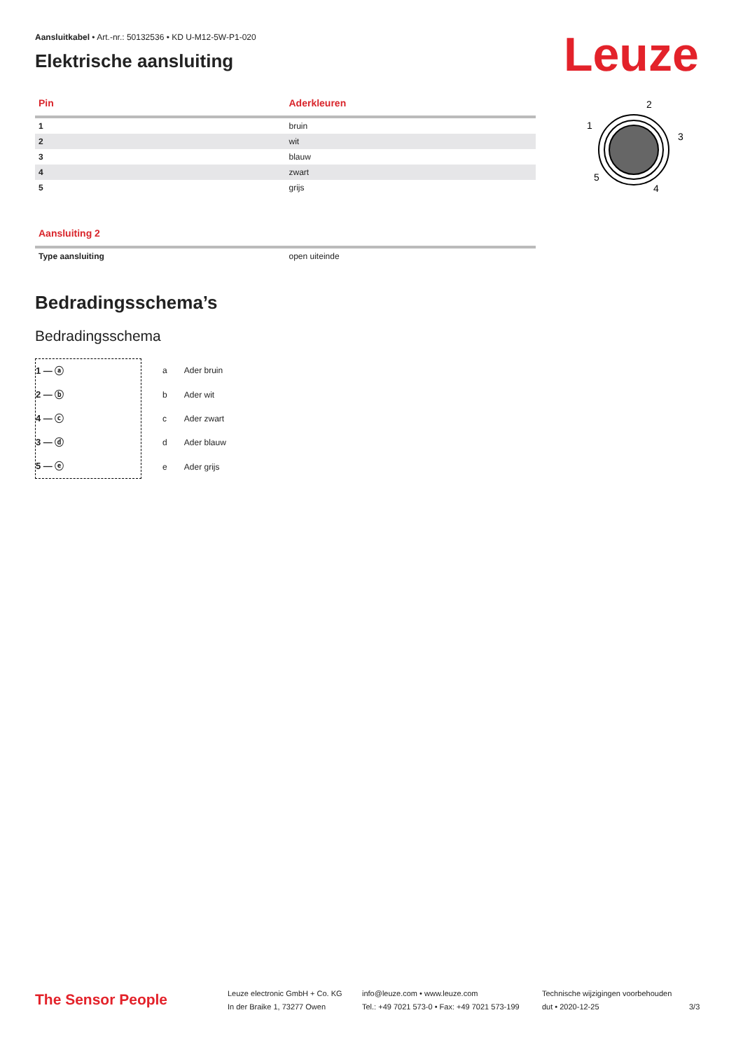Leuze
2
1
3
5
4
Aansluitkabel • Art.-nr.: 50132536 • KD U-M12-5W-P1-020
Elektrische aansluiting
| Pin | Aderkleuren |
| --- | --- |
| 1 | bruin |
| 2 | wit |
| 3 | blauw |
| 4 | zwart |
| 5 | grijs |
| Aansluiting 2 | |
| --- | --- |
| Type aansluiting | open uiteinde |
Bedradingsschema’s
Bedradingsschema
1 — ⓐ
2 — ⓑ
4 — ⓒ
3 — ⓓ
5 — ⓔ
| a | Ader bruin |
| b | Ader wit |
| c | Ader zwart |
| d | Ader blauw |
| e | Ader grijs |
The Sensor People
Leuze electronic GmbH + Co. KG
In der Braike 1, 73277 Owen
info@leuze.com • www.leuze.com
Tel.: +49 7021 573-0 • Fax: +49 7021 573-199
Technische wijzigingen voorbehouden
dut • 2020-12-25
3/3